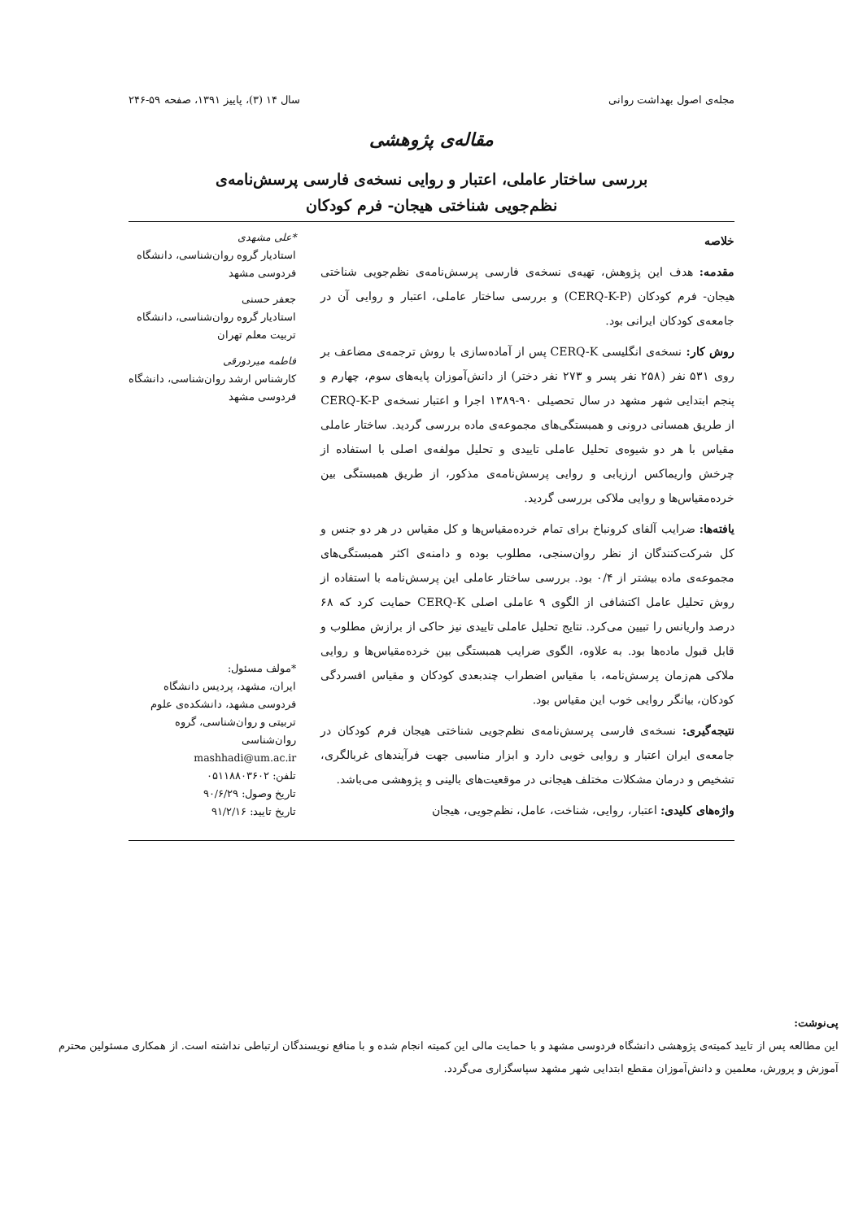مجله‌ی اصول بهداشت روانی سال ۱۴ (۳)، پاییز ۱۳۹۱، صفحه ۵۹-۲۴۶
مقاله‌ی پژوهشی
بررسی ساختار عاملی، اعتبار و روایی نسخه‌ی فارسی پرسش‌نامه‌ی
نظم‌جویی شناختی هیجان- فرم کودکان
خلاصه
مقدمه: هدف این پژوهش، تهیه‌ی نسخه‌ی فارسی پرسش‌نامه‌ی نظم‌جویی شناختی هیجان- فرم کودکان (CERQ-K-P) و بررسی ساختار عاملی، اعتبار و روایی آن در جامعه‌ی کودکان ایرانی بود.
روش کار: نسخه‌ی انگلیسی CERQ-K پس از آماده‌سازی با روش ترجمه‌ی مضاعف بر روی ۵۳۱ نفر (۲۵۸ نفر پسر و ۲۷۳ نفر دختر) از دانش‌آموزان پایه‌های سوم، چهارم و پنجم ابتدایی شهر مشهد در سال تحصیلی ۹۰-۱۳۸۹ اجرا و اعتبار نسخه‌ی CERQ-K-P از طریق همسانی درونی و همبستگی‌های مجموعه‌ی ماده بررسی گردید. ساختار عاملی مقیاس با هر دو شیوه‌ی تحلیل عاملی تاییدی و تحلیل مولفه‌ی اصلی با استفاده از چرخش واریماکس ارزیابی و روایی پرسش‌نامه‌ی مذکور، از طریق همبستگی بین خرده‌مقیاس‌ها و روایی ملاکی بررسی گردید.
یافته‌ها: ضرایب آلفای کرونباخ برای تمام خرده‌مقیاس‌ها و کل مقیاس در هر دو جنس و کل شرکت‌کنندگان از نظر روان‌سنجی، مطلوب بوده و دامنه‌ی اکثر همبستگی‌های مجموعه‌ی ماده بیشتر از ۰/۴ بود. بررسی ساختار عاملی این پرسش‌نامه با استفاده از روش تحلیل عامل اکتشافی از الگوی ۹ عاملی اصلی CERQ-K حمایت کرد که ۶۸ درصد واریانس را تبیین می‌کرد. نتایج تحلیل عاملی تاییدی نیز حاکی از برازش مطلوب و قابل قبول ماده‌ها بود. به علاوه، الگوی ضرایب همبستگی بین خرده‌مقیاس‌ها و روایی ملاکی هم‌زمان پرسش‌نامه، با مقیاس اضطراب چندبعدی کودکان و مقیاس افسردگی کودکان، بیانگر روایی خوب این مقیاس بود.
نتیجه‌گیری: نسخه‌ی فارسی پرسش‌نامه‌ی نظم‌جویی شناختی هیجان فرم کودکان در جامعه‌ی ایران اعتبار و روایی خوبی دارد و ابزار مناسبی جهت فرآیندهای غربالگری، تشخیص و درمان مشکلات مختلف هیجانی در موقعیت‌های بالینی و پژوهشی می‌باشد.
واژه‌های کلیدی: اعتبار، روایی، شناخت، عامل، نظم‌جویی، هیجان
*علی مشهدی
استادیار گروه روان‌شناسی، دانشگاه فردوسی مشهد
جعفر حسنی
استادیار گروه روان‌شناسی، دانشگاه تربیت معلم تهران
فاطمه میردورقی
کارشناس ارشد روان‌شناسی، دانشگاه فردوسی مشهد
*مولف مسئول:
ایران، مشهد، پردیس دانشگاه فردوسی مشهد، دانشکده‌ی علوم تربیتی و روان‌شناسی، گروه روان‌شناسی
mashhadi@um.ac.ir
تلفن: ۰۵۱۱۸۸۰۳۶۰۲
تاریخ وصول: ۹۰/۶/۲۹
تاریخ تایید: ۹۱/۲/۱۶
پی‌نوشت:
این مطالعه پس از تایید کمیته‌ی پژوهشی دانشگاه فردوسی مشهد و با حمایت مالی این کمیته انجام شده و با منافع نویسندگان ارتباطی نداشته است. از همکاری مسئولین محترم آموزش و پرورش، معلمین و دانش‌آموزان مقطع ابتدایی شهر مشهد سپاسگزاری می‌گردد.